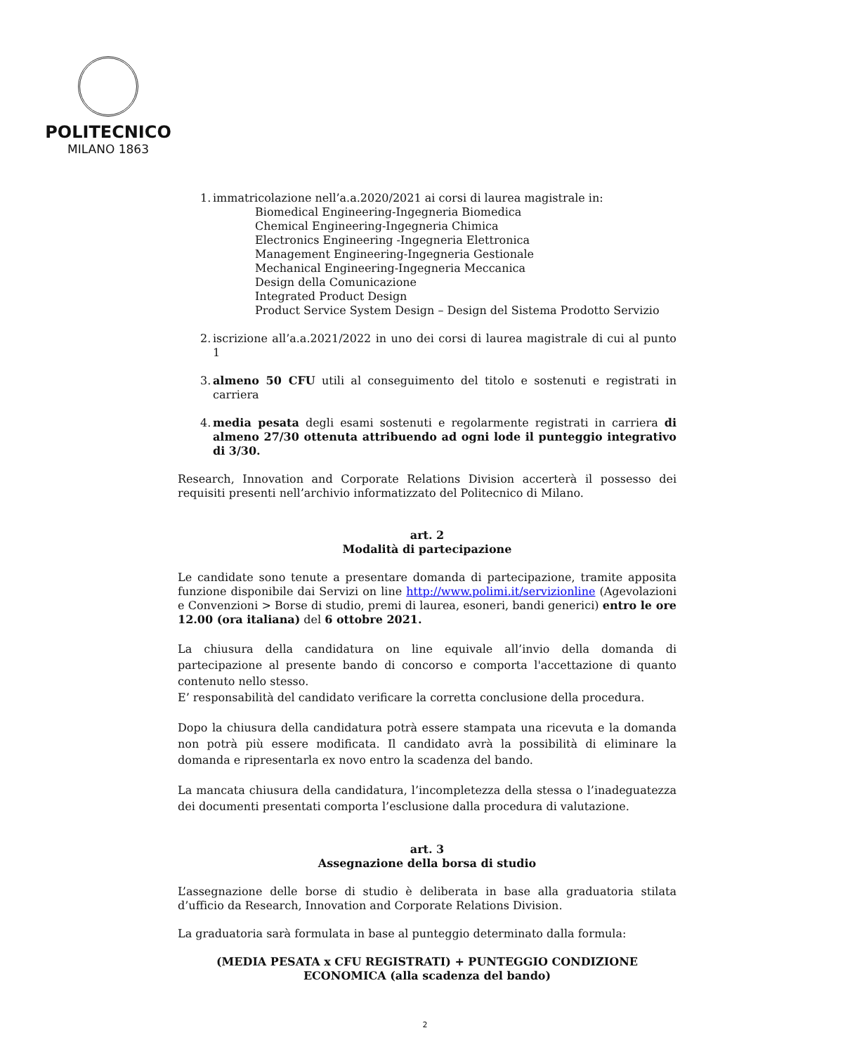POLITECNICO
MILANO 1863
1.
immatricolazione nell’a.a.2020/2021 ai corsi di laurea magistrale in:
Biomedical Engineering-Ingegneria Biomedica
Chemical Engineering-Ingegneria Chimica
Electronics Engineering -Ingegneria Elettronica
Management Engineering-Ingegneria Gestionale
Mechanical Engineering-Ingegneria Meccanica
Design della Comunicazione
Integrated Product Design
Product Service System Design – Design del Sistema Prodotto Servizio
2.
iscrizione all’a.a.2021/2022 in uno dei corsi di laurea magistrale di cui al punto 1
3.
almeno 50 CFU utili al conseguimento del titolo e sostenuti e registrati in carriera
4.
media pesata degli esami sostenuti e regolarmente registrati in carriera di almeno 27/30 ottenuta attribuendo ad ogni lode il punteggio integrativo di 3/30.
Research, Innovation and Corporate Relations Division accerterà il possesso dei requisiti presenti nell’archivio informatizzato del Politecnico di Milano.
art. 2
Modalità di partecipazione
Le candidate sono tenute a presentare domanda di partecipazione, tramite apposita funzione disponibile dai Servizi on line http://www.polimi.it/servizionline (Agevolazioni e Convenzioni > Borse di studio, premi di laurea, esoneri, bandi generici) entro le ore 12.00 (ora italiana) del 6 ottobre 2021.
La chiusura della candidatura on line equivale all’invio della domanda di partecipazione al presente bando di concorso e comporta l'accettazione di quanto contenuto nello stesso.
E’ responsabilità del candidato verificare la corretta conclusione della procedura.
Dopo la chiusura della candidatura potrà essere stampata una ricevuta e la domanda non potrà più essere modificata. Il candidato avrà la possibilità di eliminare la domanda e ripresentarla ex novo entro la scadenza del bando.
La mancata chiusura della candidatura, l’incompletezza della stessa o l’inadeguatezza dei documenti presentati comporta l’esclusione dalla procedura di valutazione.
art. 3
Assegnazione della borsa di studio
L’assegnazione delle borse di studio è deliberata in base alla graduatoria stilata d’ufficio da Research, Innovation and Corporate Relations Division.
La graduatoria sarà formulata in base al punteggio determinato dalla formula:
(MEDIA PESATA x CFU REGISTRATI) + PUNTEGGIO CONDIZIONE ECONOMICA (alla scadenza del bando)
2